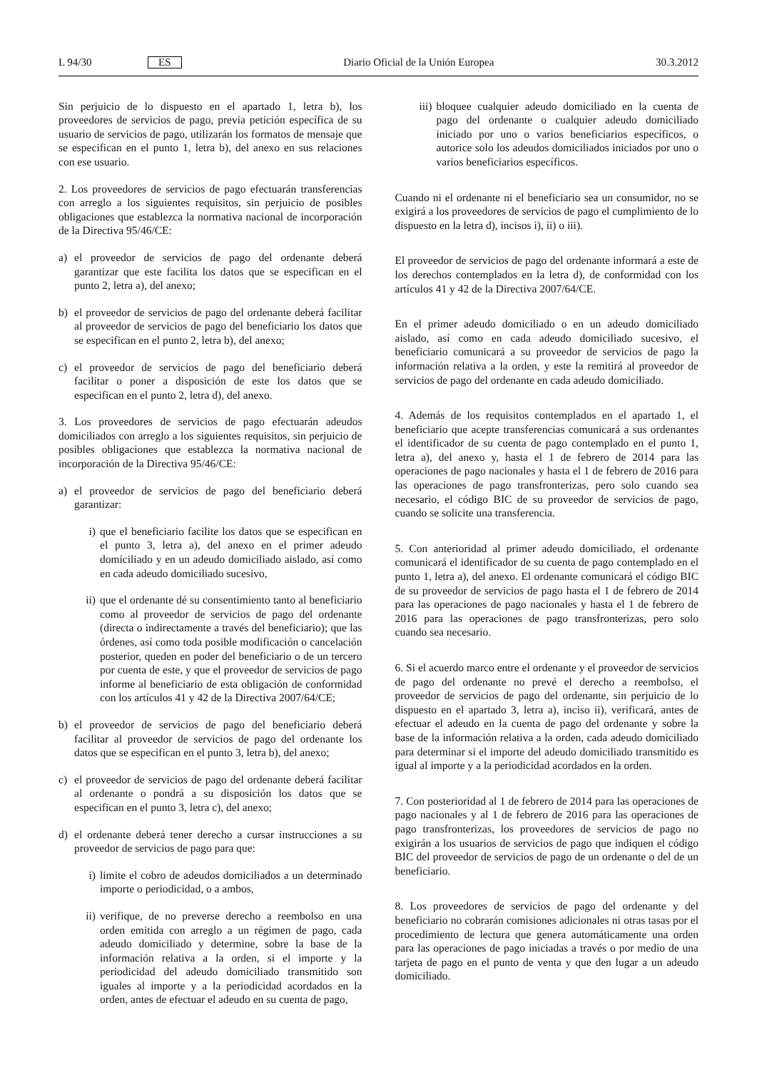L 94/30 ES Diario Oficial de la Unión Europea 30.3.2012
Sin perjuicio de lo dispuesto en el apartado 1, letra b), los proveedores de servicios de pago, previa petición específica de su usuario de servicios de pago, utilizarán los formatos de mensaje que se especifican en el punto 1, letra b), del anexo en sus relaciones con ese usuario.
2. Los proveedores de servicios de pago efectuarán transferencias con arreglo a los siguientes requisitos, sin perjuicio de posibles obligaciones que establezca la normativa nacional de incorporación de la Directiva 95/46/CE:
a) el proveedor de servicios de pago del ordenante deberá garantizar que este facilita los datos que se especifican en el punto 2, letra a), del anexo;
b) el proveedor de servicios de pago del ordenante deberá facilitar al proveedor de servicios de pago del beneficiario los datos que se especifican en el punto 2, letra b), del anexo;
c) el proveedor de servicios de pago del beneficiario deberá facilitar o poner a disposición de este los datos que se especifican en el punto 2, letra d), del anexo.
3. Los proveedores de servicios de pago efectuarán adeudos domiciliados con arreglo a los siguientes requisitos, sin perjuicio de posibles obligaciones que establezca la normativa nacional de incorporación de la Directiva 95/46/CE:
a) el proveedor de servicios de pago del beneficiario deberá garantizar:
i) que el beneficiario facilite los datos que se especifican en el punto 3, letra a), del anexo en el primer adeudo domiciliado y en un adeudo domiciliado aislado, así como en cada adeudo domiciliado sucesivo,
ii) que el ordenante dé su consentimiento tanto al beneficiario como al proveedor de servicios de pago del ordenante (directa o indirectamente a través del beneficiario); que las órdenes, así como toda posible modificación o cancelación posterior, queden en poder del beneficiario o de un tercero por cuenta de este, y que el proveedor de servicios de pago informe al beneficiario de esta obligación de conformidad con los artículos 41 y 42 de la Directiva 2007/64/CE;
b) el proveedor de servicios de pago del beneficiario deberá facilitar al proveedor de servicios de pago del ordenante los datos que se especifican en el punto 3, letra b), del anexo;
c) el proveedor de servicios de pago del ordenante deberá facilitar al ordenante o pondrá a su disposición los datos que se especifican en el punto 3, letra c), del anexo;
d) el ordenante deberá tener derecho a cursar instrucciones a su proveedor de servicios de pago para que:
i) limite el cobro de adeudos domiciliados a un determinado importe o periodicidad, o a ambos,
ii) verifique, de no preverse derecho a reembolso en una orden emitida con arreglo a un régimen de pago, cada adeudo domiciliado y determine, sobre la base de la información relativa a la orden, si el importe y la periodicidad del adeudo domiciliado transmitido son iguales al importe y a la periodicidad acordados en la orden, antes de efectuar el adeudo en su cuenta de pago,
iii) bloquee cualquier adeudo domiciliado en la cuenta de pago del ordenante o cualquier adeudo domiciliado iniciado por uno o varios beneficiarios específicos, o autorice solo los adeudos domiciliados iniciados por uno o varios beneficiarios específicos.
Cuando ni el ordenante ni el beneficiario sea un consumidor, no se exigirá a los proveedores de servicios de pago el cumplimiento de lo dispuesto en la letra d), incisos i), ii) o iii).
El proveedor de servicios de pago del ordenante informará a este de los derechos contemplados en la letra d), de conformidad con los artículos 41 y 42 de la Directiva 2007/64/CE.
En el primer adeudo domiciliado o en un adeudo domiciliado aislado, así como en cada adeudo domiciliado sucesivo, el beneficiario comunicará a su proveedor de servicios de pago la información relativa a la orden, y este la remitirá al proveedor de servicios de pago del ordenante en cada adeudo domiciliado.
4. Además de los requisitos contemplados en el apartado 1, el beneficiario que acepte transferencias comunicará a sus ordenantes el identificador de su cuenta de pago contemplado en el punto 1, letra a), del anexo y, hasta el 1 de febrero de 2014 para las operaciones de pago nacionales y hasta el 1 de febrero de 2016 para las operaciones de pago transfronterizas, pero solo cuando sea necesario, el código BIC de su proveedor de servicios de pago, cuando se solicite una transferencia.
5. Con anterioridad al primer adeudo domiciliado, el ordenante comunicará el identificador de su cuenta de pago contemplado en el punto 1, letra a), del anexo. El ordenante comunicará el código BIC de su proveedor de servicios de pago hasta el 1 de febrero de 2014 para las operaciones de pago nacionales y hasta el 1 de febrero de 2016 para las operaciones de pago transfronterizas, pero solo cuando sea necesario.
6. Si el acuerdo marco entre el ordenante y el proveedor de servicios de pago del ordenante no prevé el derecho a reembolso, el proveedor de servicios de pago del ordenante, sin perjuicio de lo dispuesto en el apartado 3, letra a), inciso ii), verificará, antes de efectuar el adeudo en la cuenta de pago del ordenante y sobre la base de la información relativa a la orden, cada adeudo domiciliado para determinar si el importe del adeudo domiciliado transmitido es igual al importe y a la periodicidad acordados en la orden.
7. Con posterioridad al 1 de febrero de 2014 para las operaciones de pago nacionales y al 1 de febrero de 2016 para las operaciones de pago transfronterizas, los proveedores de servicios de pago no exigirán a los usuarios de servicios de pago que indiquen el código BIC del proveedor de servicios de pago de un ordenante o del de un beneficiario.
8. Los proveedores de servicios de pago del ordenante y del beneficiario no cobrarán comisiones adicionales ni otras tasas por el procedimiento de lectura que genera automáticamente una orden para las operaciones de pago iniciadas a través o por medio de una tarjeta de pago en el punto de venta y que den lugar a un adeudo domiciliado.